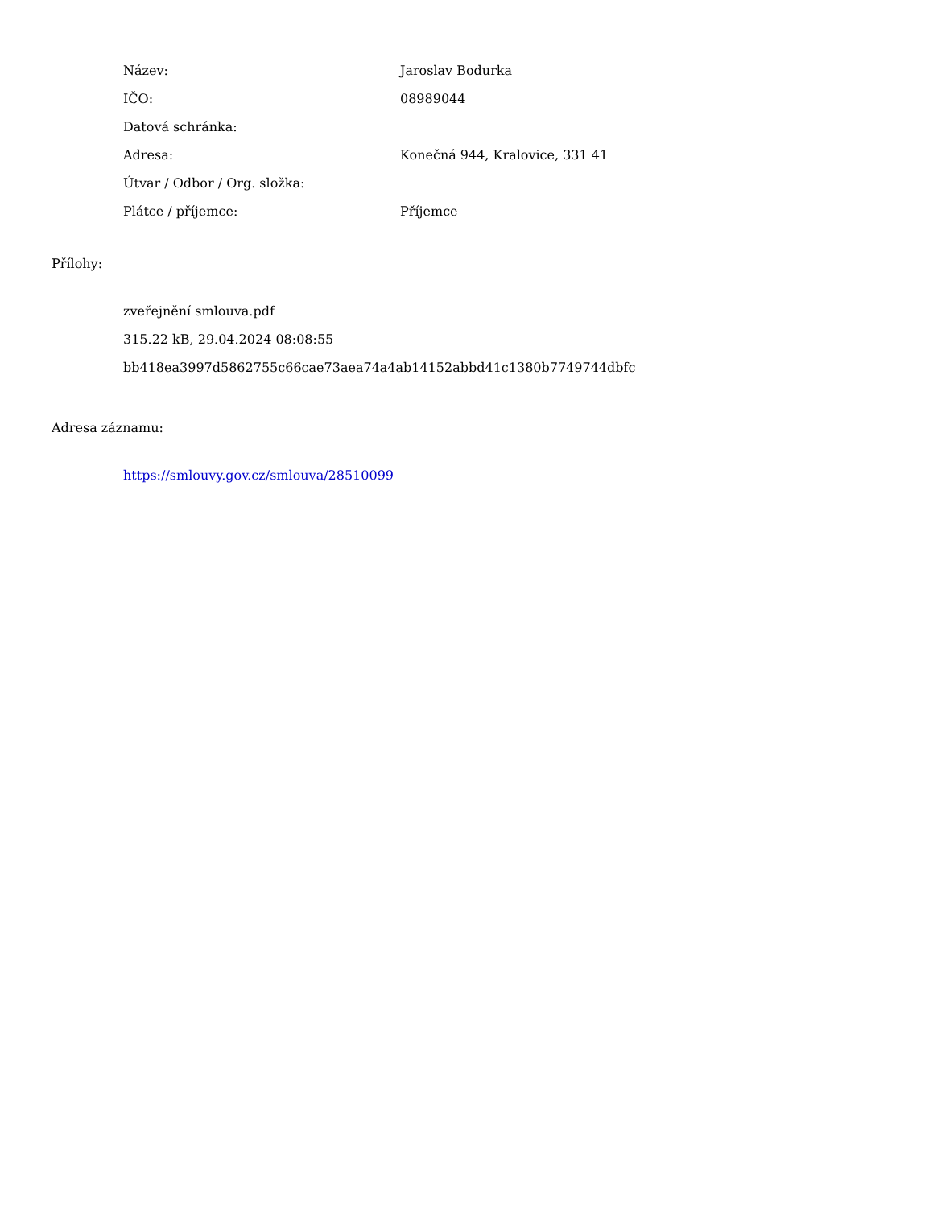| Název: | Jaroslav Bodurka |
| IČO: | 08989044 |
| Datová schránka: | |
| Adresa: | Konečná 944, Kralovice, 331 41 |
| Útvar / Odbor / Org. složka: | |
| Plátce / příjemce: | Příjemce |
Přílohy:
zveřejnění smlouva.pdf
315.22 kB, 29.04.2024 08:08:55
bb418ea3997d5862755c66cae73aea74a4ab14152abbd41c1380b7749744dbfc
Adresa záznamu:
https://smlouvy.gov.cz/smlouva/28510099